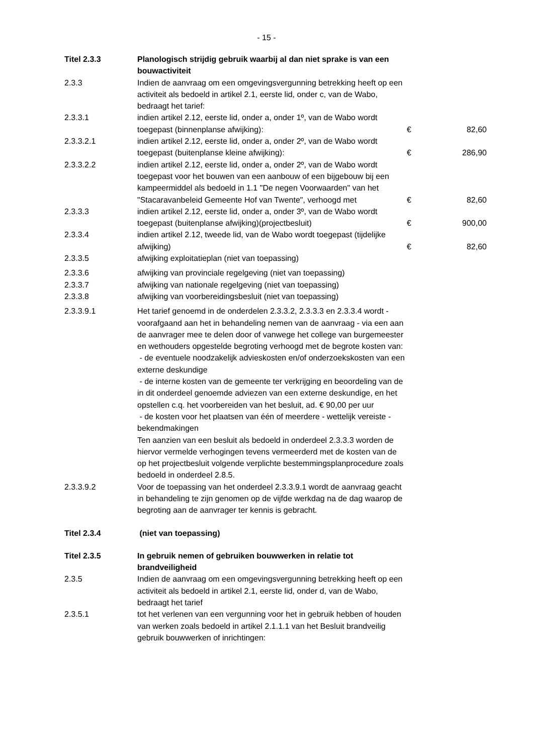- 15 -
| Titel 2.3.3 | Planologisch strijdig gebruik waarbij al dan niet sprake is van een bouwactiviteit | | |
| 2.3.3 | Indien de aanvraag om een omgevingsvergunning betrekking heeft op een activiteit als bedoeld in artikel 2.1, eerste lid, onder c, van de Wabo, bedraagt het tarief: | | |
| 2.3.3.1 | indien artikel 2.12, eerste lid, onder a, onder 1º, van de Wabo wordt toegepast (binnenplanse afwijking): | € | 82,60 |
| 2.3.3.2.1 | indien artikel 2.12, eerste lid, onder a, onder 2º, van de Wabo wordt toegepast (buitenplanse kleine afwijking): | € | 286,90 |
| 2.3.3.2.2 | indien artikel 2.12, eerste lid, onder a, onder 2º, van de Wabo wordt toegepast voor het bouwen van een aanbouw of een bijgebouw bij een kampeermiddel als bedoeld in 1.1 "De negen Voorwaarden" van het "Stacaravanbeleid Gemeente Hof van Twente", verhoogd met | € | 82,60 |
| 2.3.3.3 | indien artikel 2.12, eerste lid, onder a, onder 3º, van de Wabo wordt toegepast (buitenplanse afwijking)(projectbesluit) | € | 900,00 |
| 2.3.3.4 | indien artikel 2.12, tweede lid, van de Wabo wordt toegepast (tijdelijke afwijking) | € | 82,60 |
| 2.3.3.5 | afwijking exploitatieplan (niet van toepassing) | | |
| 2.3.3.6 | afwijking van provinciale regelgeving (niet van toepassing) | | |
| 2.3.3.7 | afwijking van nationale regelgeving (niet van toepassing) | | |
| 2.3.3.8 | afwijking van voorbereidingsbesluit (niet van toepassing) | | |
| 2.3.3.9.1 | Het tarief genoemd in de onderdelen 2.3.3.2, 2.3.3.3 en 2.3.3.4 wordt - voorafgaand aan het in behandeling nemen van de aanvraag - via een aan de aanvrager mee te delen door of vanwege het college van burgemeester en wethouders opgestelde begroting verhoogd met de begrote kosten van: - de eventuele noodzakelijk advieskosten en/of onderzoekskosten van een externe deskundige - de interne kosten van de gemeente ter verkrijging en beoordeling van de in dit onderdeel genoemde adviezen van een externe deskundige, en het opstellen c.q. het voorbereiden van het besluit, ad. € 90,00 per uur - de kosten voor het plaatsen van één of meerdere - wettelijk vereiste - bekendmakingen Ten aanzien van een besluit als bedoeld in onderdeel 2.3.3.3 worden de hiervor vermelde verhogingen tevens vermeerderd met de kosten van de op het projectbesluit volgende verplichte bestemmingsplanprocedure zoals bedoeld in onderdeel 2.8.5. | | |
| 2.3.3.9.2 | Voor de toepassing van het onderdeel 2.3.3.9.1 wordt de aanvraag geacht in behandeling te zijn genomen op de vijfde werkdag na de dag waarop de begroting aan de aanvrager ter kennis is gebracht. | | |
| Titel 2.3.4 | (niet van toepassing) | | |
| Titel 2.3.5 | In gebruik nemen of gebruiken bouwwerken in relatie tot brandveiligheid | | |
| 2.3.5 | Indien de aanvraag om een omgevingsvergunning betrekking heeft op een activiteit als bedoeld in artikel 2.1, eerste lid, onder d, van de Wabo, bedraagt het tarief | | |
| 2.3.5.1 | tot het verlenen van een vergunning voor het in gebruik hebben of houden van werken zoals bedoeld in artikel 2.1.1.1 van het Besluit brandveilig gebruik bouwwerken of inrichtingen: | | |